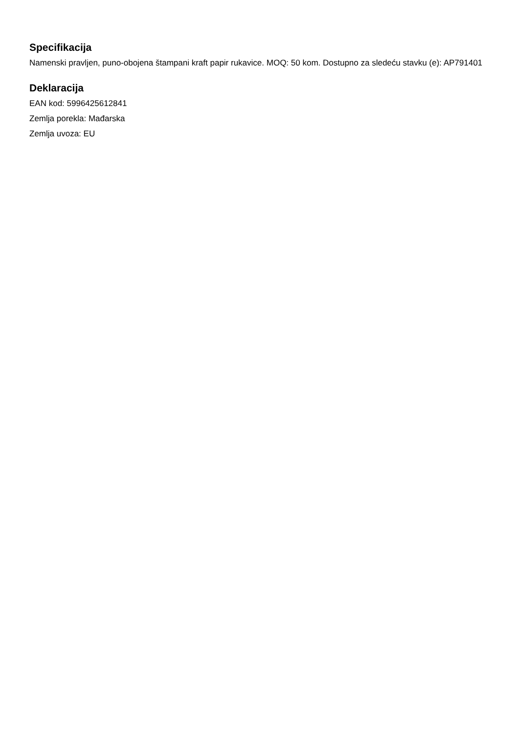Specifikacija
Namenski pravljen, puno-obojena štampani kraft papir rukavice. MOQ: 50 kom. Dostupno za sledeću stavku (e): AP791401
Deklaracija
EAN kod: 5996425612841
Zemlja porekla: Mađarska
Zemlja uvoza: EU